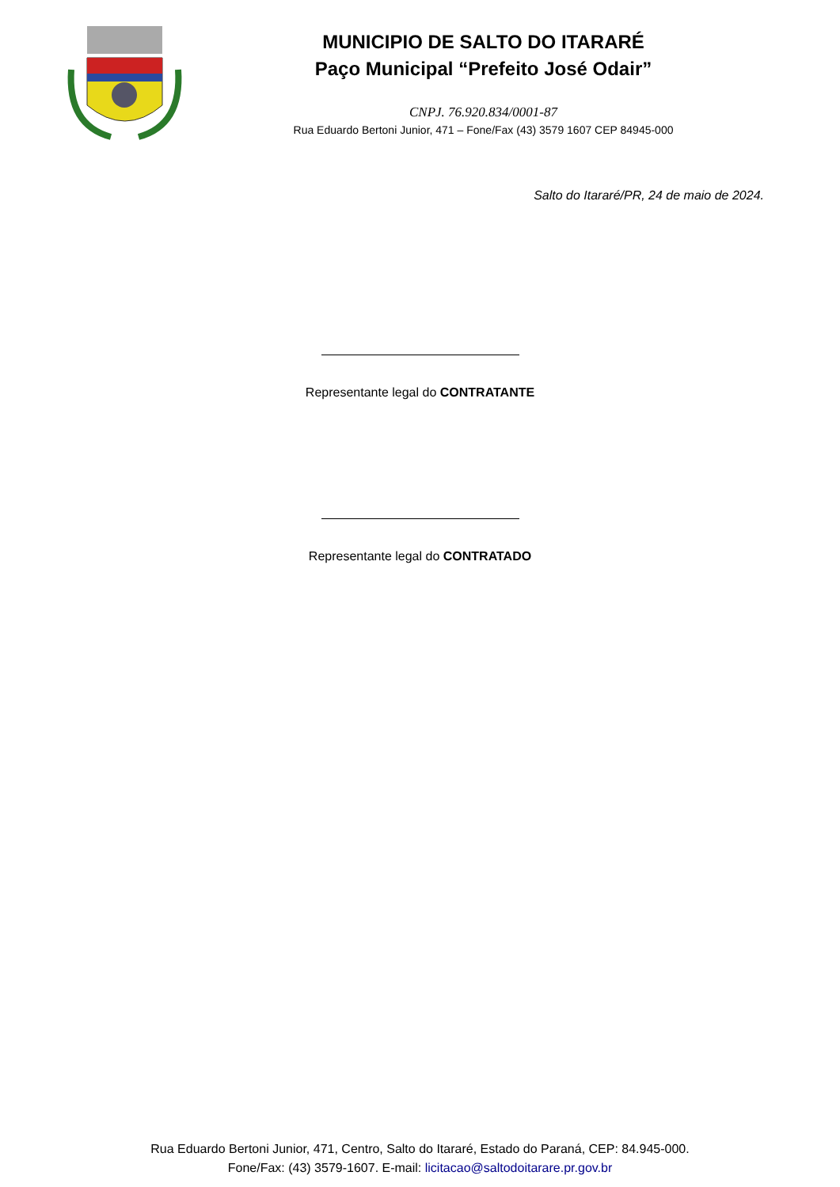MUNICIPIO DE SALTO DO ITARARÉ
Paço Municipal “Prefeito José Odair”
CNPJ. 76.920.834/0001-87
Rua Eduardo Bertoni Junior, 471 – Fone/Fax (43) 3579 1607 CEP 84945-000
Salto do Itararé/PR, 24 de maio de 2024.
Representante legal do CONTRATANTE
Representante legal do CONTRATADO
Rua Eduardo Bertoni Junior, 471, Centro, Salto do Itararé, Estado do Paraná, CEP: 84.945-000.
Fone/Fax: (43) 3579-1607. E-mail: licitacao@saltodoitarare.pr.gov.br